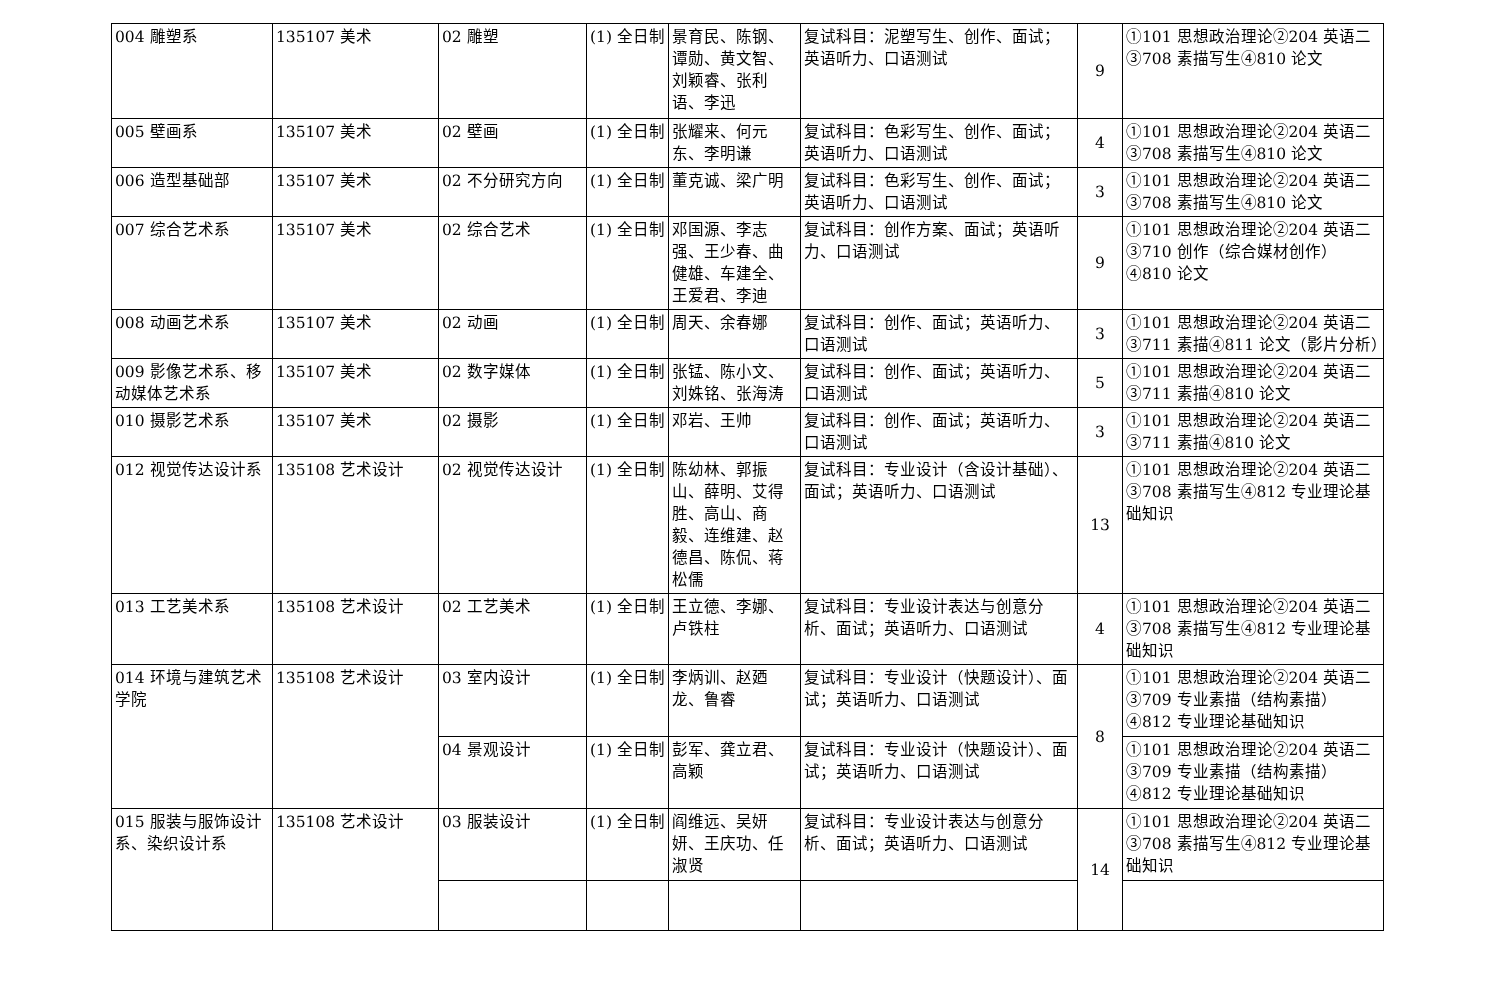| 004 雕塑系 | 135107 美术 | 02 雕塑 | (1) 全日制 | 景育民、陈钢、谭勋、黄文智、刘颖睿、张利语、李迅 | 复试科目：泥塑写生、创作、面试；英语听力、口语测试 | 9 | ①101 思想政治理论②204 英语二③708 素描写生④810 论文 |
| 005 壁画系 | 135107 美术 | 02 壁画 | (1) 全日制 | 张耀来、何元东、李明谦 | 复试科目：色彩写生、创作、面试；英语听力、口语测试 | 4 | ①101 思想政治理论②204 英语二③708 素描写生④810 论文 |
| 006 造型基础部 | 135107 美术 | 02 不分研究方向 | (1) 全日制 | 董克诚、梁广明 | 复试科目：色彩写生、创作、面试；英语听力、口语测试 | 3 | ①101 思想政治理论②204 英语二③708 素描写生④810 论文 |
| 007 综合艺术系 | 135107 美术 | 02 综合艺术 | (1) 全日制 | 邓国源、李志强、王少春、曲健雄、车建全、王爱君、李迪 | 复试科目：创作方案、面试；英语听力、口语测试 | 9 | ①101 思想政治理论②204 英语二③710 创作（综合媒材创作）④810 论文 |
| 008 动画艺术系 | 135107 美术 | 02 动画 | (1) 全日制 | 周天、余春娜 | 复试科目：创作、面试；英语听力、口语测试 | 3 | ①101 思想政治理论②204 英语二③711 素描④811 论文（影片分析） |
| 009 影像艺术系、移动媒体艺术系 | 135107 美术 | 02 数字媒体 | (1) 全日制 | 张锰、陈小文、刘姝铭、张海涛 | 复试科目：创作、面试；英语听力、口语测试 | 5 | ①101 思想政治理论②204 英语二③711 素描④810 论文 |
| 010 摄影艺术系 | 135107 美术 | 02 摄影 | (1) 全日制 | 邓岩、王帅 | 复试科目：创作、面试；英语听力、口语测试 | 3 | ①101 思想政治理论②204 英语二③711 素描④810 论文 |
| 012 视觉传达设计系 | 135108 艺术设计 | 02 视觉传达设计 | (1) 全日制 | 陈幼林、郭振山、薛明、艾得胜、高山、商毅、连维建、赵德昌、陈侃、蒋松儒 | 复试科目：专业设计（含设计基础）、面试；英语听力、口语测试 | 13 | ①101 思想政治理论②204 英语二③708 素描写生④812 专业理论基础知识 |
| 013 工艺美术系 | 135108 艺术设计 | 02 工艺美术 | (1) 全日制 | 王立德、李娜、卢铁柱 | 复试科目：专业设计表达与创意分析、面试；英语听力、口语测试 | 4 | ①101 思想政治理论②204 英语二③708 素描写生④812 专业理论基础知识 |
| 014 环境与建筑艺术学院 | 135108 艺术设计 | 03 室内设计 | (1) 全日制 | 李炳训、赵廼龙、鲁睿 | 复试科目：专业设计（快题设计）、面试；英语听力、口语测试 | 8 | ①101 思想政治理论②204 英语二③709 专业素描（结构素描）④812 专业理论基础知识 |
| | | 04 景观设计 | (1) 全日制 | 彭军、龚立君、高颖 | 复试科目：专业设计（快题设计）、面试；英语听力、口语测试 | | ①101 思想政治理论②204 英语二③709 专业素描（结构素描）④812 专业理论基础知识 |
| 015 服装与服饰设计系、染织设计系 | 135108 艺术设计 | 03 服装设计 | (1) 全日制 | 阎维远、吴妍妍、王庆功、任淑贤 | 复试科目：专业设计表达与创意分析、面试；英语听力、口语测试 | 14 | ①101 思想政治理论②204 英语二③708 素描写生④812 专业理论基础知识 |